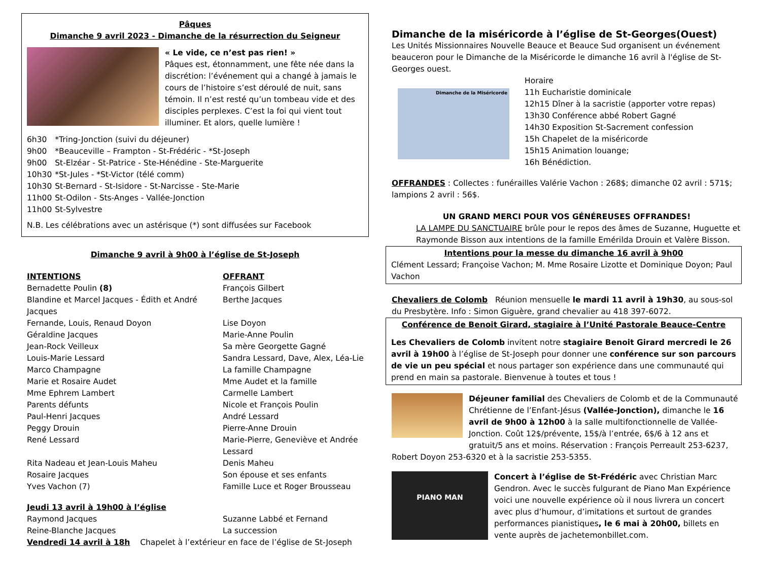Pâques
Dimanche 9 avril 2023 - Dimanche de la résurrection du Seigneur
« Le vide, ce n’est pas rien! »
Pâques est, étonnamment, une fête née dans la discrétion: l’événement qui a changé à jamais le cours de l’histoire s’est déroulé de nuit, sans témoin. Il n’est resté qu’un tombeau vide et des disciples perplexes. C’est la foi qui vient tout illuminer. Et alors, quelle lumière !
| 6h30 | *Tring-Jonction (suivi du déjeuner) |
| 9h00 | *Beauceville – Frampton - St-Frédéric - *St-Joseph |
| 9h00 | St-Elzéar - St-Patrice - Ste-Hénédine - Ste-Marguerite |
| 10h30 | *St-Jules - *St-Victor (télé comm) |
| 10h30 | St-Bernard - St-Isidore - St-Narcisse - Ste-Marie |
| 11h00 | St-Odilon - Sts-Anges - Vallée-Jonction |
| 11h00 | St-Sylvestre |
N.B. Les célébrations avec un astérisque (*) sont diffusées sur Facebook
Dimanche 9 avril à 9h00 à l’église de St-Joseph
| INTENTIONS | OFFRANT |
| Bernadette Poulin (8) | François Gilbert |
| Blandine et Marcel Jacques - Édith et André Jacques | Berthe Jacques |
| Fernande, Louis, Renaud Doyon | Lise Doyon |
| Géraldine Jacques | Marie-Anne Poulin |
| Jean-Rock Veilleux | Sa mère Georgette Gagné |
| Louis-Marie Lessard | Sandra Lessard, Dave, Alex, Léa-Lie |
| Marco Champagne | La famille Champagne |
| Marie et Rosaire Audet | Mme Audet et la famille |
| Mme Ephrem Lambert | Carmelle Lambert |
| Parents défunts | Nicole et François Poulin |
| Paul-Henri Jacques | André Lessard |
| Peggy Drouin | Pierre-Anne Drouin |
| René Lessard | Marie-Pierre, Geneviève et Andrée Lessard |
| Rita Nadeau et Jean-Louis Maheu | Denis Maheu |
| Rosaire Jacques | Son épouse et ses enfants |
| Yves Vachon (7) | Famille Luce et Roger Brousseau |
| Jeudi 13 avril à 19h00 à l’église | |
| Raymond Jacques | Suzanne Labbé et Fernand |
| Reine-Blanche Jacques | La succession |
| Vendredi 14 avril à 18h Chapelet à l’extérieur en face de l’église de St-Joseph | |
Dimanche de la miséricorde à l’église de St-Georges(Ouest)
Les Unités Missionnaires Nouvelle Beauce et Beauce Sud organisent un événement beauceron pour le Dimanche de la Miséricorde le dimanche 16 avril à l'église de St-Georges ouest.
Dimanche de la Miséricorde
Horaire
11h Eucharistie dominicale
12h15 Dîner à la sacristie (apporter votre repas)
13h30 Conférence abbé Robert Gagné
14h30 Exposition St-Sacrement confession
15h Chapelet de la miséricorde
15h15 Animation louange;
16h Bénédiction.
OFFRANDES : Collectes : funérailles Valérie Vachon : 268$; dimanche 02 avril : 571$; lampions 2 avril : 56$.
UN GRAND MERCI POUR VOS GÉNÉREUSES OFFRANDES!
LA LAMPE DU SANCTUAIRE brûle pour le repos des âmes de Suzanne, Huguette et Raymonde Bisson aux intentions de la famille Emérilda Drouin et Valère Bisson.
Intentions pour la messe du dimanche 16 avril à 9h00
Clément Lessard; Françoise Vachon; M. Mme Rosaire Lizotte et Dominique Doyon; Paul Vachon
Chevaliers de Colomb Réunion mensuelle le mardi 11 avril à 19h30, au sous-sol du Presbytère. Info : Simon Giguère, grand chevalier au 418 397-6072.
Conférence de Benoit Girard, stagiaire à l’Unité Pastorale Beauce-Centre
Les Chevaliers de Colomb invitent notre stagiaire Benoit Girard mercredi le 26 avril à 19h00 à l’église de St-Joseph pour donner une conférence sur son parcours de vie un peu spécial et nous partager son expérience dans une communauté qui prend en main sa pastorale. Bienvenue à toutes et tous !
Déjeuner familial des Chevaliers de Colomb et de la Communauté Chrétienne de l’Enfant-Jésus (Vallée-Jonction), dimanche le 16 avril de 9h00 à 12h00 à la salle multifonctionnelle de Vallée-Jonction. Coût 12$/prévente, 15$/à l’entrée, 6$/6 à 12 ans et gratuit/5 ans et moins. Réservation : François Perreault 253-6237, Robert Doyon 253-6320 et à la sacristie 253-5355.
PIANO MAN
Concert à l’église de St-Frédéric avec Christian Marc Gendron. Avec le succès fulgurant de Piano Man Expérience voici une nouvelle expérience où il nous livrera un concert avec plus d’humour, d’imitations et surtout de grandes performances pianistiques, le 6 mai à 20h00, billets en vente auprès de jachetemonbillet.com.